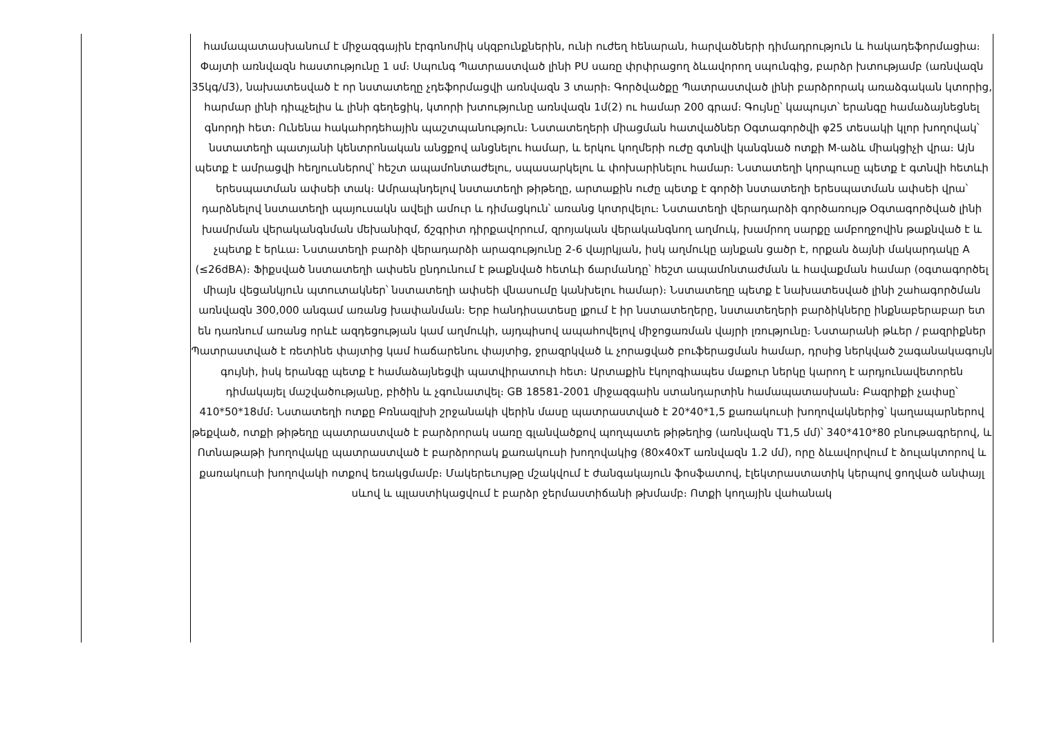| | համապատասխանում է միջազգային էրգոնոմիկ սկզբունքներին, ունի ուժեղ հենարան, հարվածների դիմադրություն և հակադեֆորմացիա։ Փայտի առնվազն հաստությունը 1 սմ։ Սպունգ Պատրաստված լինի PU սառը փրփրացող ձևավորող սպունգից, բարձր խտությամբ (առնվազն 35կգ/մ3), նախատեսված է որ նստատեղը չդեֆորմացվի առնվազն 3 տարի։ Գործվածքը Պատրաստված լինի բարձրորակ առաձգական կտորից, հարմար լինի դիպչելիս և լինի գեղեցիկ, կտորի խտությունը առնվազն 1մ(2) ու համար 200 գրամ։ Գույնը՝ կապույտ՝ երանգը համաձայնեցնել գնորդի հետ։ Ունենա հակահրդեհային պաշտպանություն։ Նստատեղերի միացման հատվածներ Օգտագործվի φ25 տեսակի կլոր խողովակ՝ նստատեղի պատյանի կենտրոնական անցքով անցնելու համար, և երկու կողմերի ուժը գտնվի կանգնած ոտքի M-աձև միակցիչի վրա։ Այն պետք է ամրացվի հեղյուսներով՝ հեշտ ապամոնտաժելու, սպասարկելու և փոխարինելու համար։ Նստատեղի կորպուսը պետք է գտնվի հետևի երեսպատման ափսեի տակ։ Ամրապնդելով նստատեղի թիթեղը, արտաքին ուժը պետք է գործի նստատեղի երեսպատման ափսեի վրա՝ դարձնելով նստատեղի պայուսակն ավելի ամուր և դիմացկուն՝ առանց կոտրվելու։ Նստատեղի վերադարձի գործառույթ Օգտագործված լինի խամրման վերականգնման մեխանիզմ, ճշգրիտ դիրքավորում, զրոյական վերականգնող աղմուկ, խամրող սարքը ամբողջովին թաքնված է և չպետք է երևա։ Նստատեղի բարձի վերադարձի արագությունը 2-6 վայրկյան, իսկ աղմուկը այնքան ցածր է, որքան ձայնի մակարդակը A (≤26dBA)։ Ֆիքսված նստատեղի ափսեն ընդունում է թաքնված հետևի ճարմանդը՝ հեշտ ապամոնտաժման և հավաքման համար (օգտագործել միայն վեցանկյուն պտուտակներ՝ նստատեղի ափսեի վնասումը կանխելու համար)։ Նստատեղը պետք է նախատեսված լինի շահագործման առնվազն 300,000 անգամ առանց խափանման։ Երբ հանդիսատեսը լքում է իր նստատեղերը, նստատեղերի բարձիկները ինքնաբերաբար ետ են դառնում առանց որևէ ազդեցության կամ աղմուկի, այդպիսով ապահովելով միջոցառման վայրի լռությունը։ Նստարանի թևեր / բազրիքներ Պատրաստված է ռետինե փայտից կամ հաճարենու փայտից, ջրազրկված և չորացված բուֆերացման համար, դրսից ներկված շագանակագույն գույնի, իսկ երանգը պետք է համաձայնեցվի պատվիրատուի հետ։ Արտաքին էկոլոգիապես մաքուր ներկը կարող է արդյունավետորեն դիմակայել մաշվածությանը, բիծին և չգունատվել։ GB 18581-2001 միջազգաին ստանդարտին համապատասխան։ Բազրիքի չափսը՝ 410*50*18մմ։ Նստատեղի ոտքը Բռնազլխի շրջանակի վերին մասը պատրաստված է 20*40*1,5 քառակուսի խողովակներից՝ կաղապարներով թեքված, ոտքի թիթեղը պատրաստված է բարձրորակ սառը գլանվածքով պողպատե թիթեղից (առնվազն T1,5 մմ)՝ 340*410*80 բնութագրերով, և Ոտնաթաթի խողովակը պատրաստված է բարձրորակ քառակուսի խողովակից (80x40xT առնվազն 1.2 մմ), որը ձևավորվում է ձուլակտորով և քառակուսի խողովակի ոտքով եռակցմամբ։ Մակերեւույթը մշակվում է ժանգակայուն ֆոսֆատով, էլեկտրաստատիկ կերպով ցողված անփայլ սևով և պլաստիկացվում է բարձր ջերմաստիճանի թխմամբ։ Ոտքի կողային վահանակ |